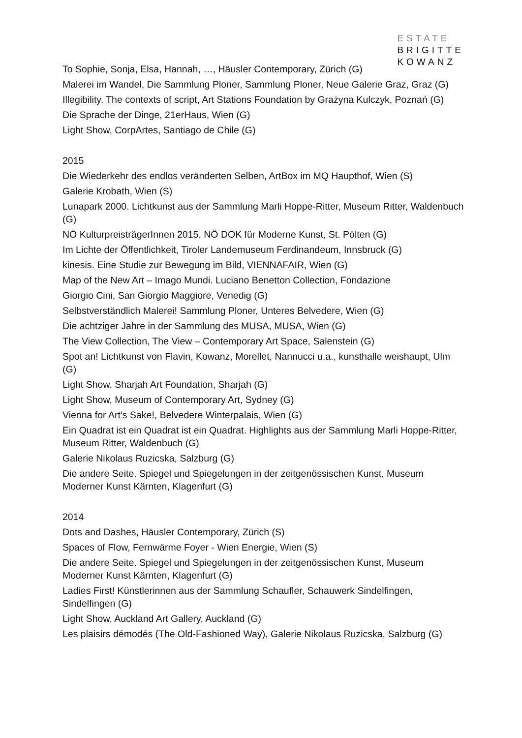ESTATE
BRIGITTE
KOWANZ
To Sophie, Sonja, Elsa, Hannah, …, Häusler Contemporary, Zürich (G)
Malerei im Wandel, Die Sammlung Ploner, Sammlung Ploner, Neue Galerie Graz, Graz (G)
Illegibility. The contexts of script, Art Stations Foundation by Grażyna Kulczyk, Poznań (G)
Die Sprache der Dinge, 21erHaus, Wien (G)
Light Show, CorpArtes, Santiago de Chile (G)
2015
Die Wiederkehr des endlos veränderten Selben, ArtBox im MQ Haupthof, Wien (S)
Galerie Krobath, Wien (S)
Lunapark 2000. Lichtkunst aus der Sammlung Marli Hoppe-Ritter, Museum Ritter, Waldenbuch (G)
NÖ KulturpreisträgerInnen 2015, NÖ DOK für Moderne Kunst, St. Pölten (G)
Im Lichte der Öffentlichkeit, Tiroler Landemuseum Ferdinandeum, Innsbruck (G)
kinesis. Eine Studie zur Bewegung im Bild, VIENNAFAIR, Wien (G)
Map of the New Art – Imago Mundi. Luciano Benetton Collection, Fondazione
Giorgio Cini, San Giorgio Maggiore, Venedig (G)
Selbstverständlich Malerei! Sammlung Ploner, Unteres Belvedere, Wien (G)
Die achtziger Jahre in der Sammlung des MUSA, MUSA, Wien (G)
The View Collection, The View – Contemporary Art Space, Salenstein (G)
Spot an! Lichtkunst von Flavin, Kowanz, Morellet, Nannucci u.a., kunsthalle weishaupt, Ulm (G)
Light Show, Sharjah Art Foundation, Sharjah (G)
Light Show, Museum of Contemporary Art, Sydney (G)
Vienna for Art’s Sake!, Belvedere Winterpalais, Wien (G)
Ein Quadrat ist ein Quadrat ist ein Quadrat. Highlights aus der Sammlung Marli Hoppe-Ritter, Museum Ritter, Waldenbuch (G)
Galerie Nikolaus Ruzicska, Salzburg (G)
Die andere Seite. Spiegel und Spiegelungen in der zeitgenössischen Kunst, Museum Moderner Kunst Kärnten, Klagenfurt (G)
2014
Dots and Dashes, Häusler Contemporary, Zürich (S)
Spaces of Flow, Fernwärme Foyer - Wien Energie, Wien (S)
Die andere Seite. Spiegel und Spiegelungen in der zeitgenössischen Kunst, Museum Moderner Kunst Kärnten, Klagenfurt (G)
Ladies First! Künstlerinnen aus der Sammlung Schaufler, Schauwerk Sindelfingen, Sindelfingen (G)
Light Show, Auckland Art Gallery, Auckland (G)
Les plaisirs démodés (The Old-Fashioned Way), Galerie Nikolaus Ruzicska, Salzburg (G)